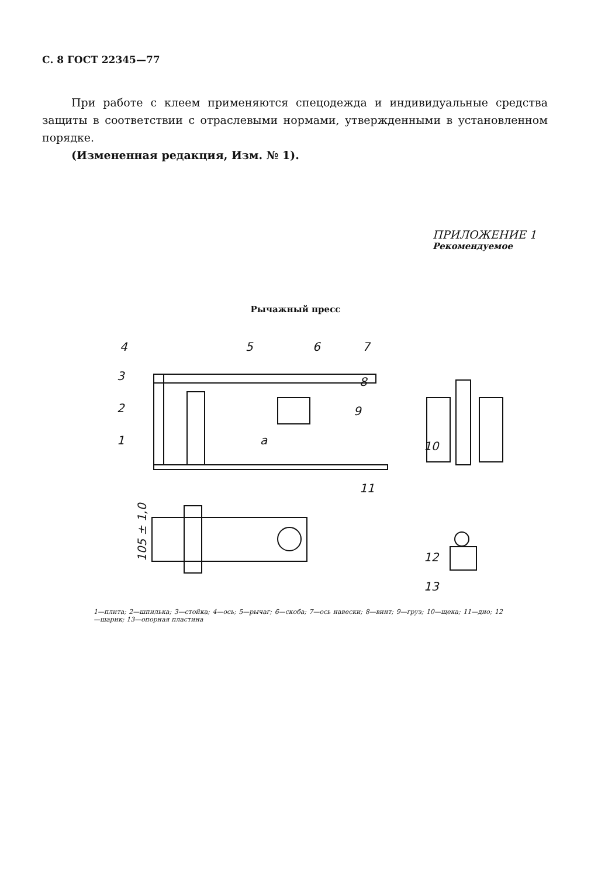С. 8 ГОСТ 22345—77
При работе с клеем применяются спецодежда и индивидуальные средства защиты в соответствии с отраслевыми нормами, утвержденными в установленном порядке.
(Измененная редакция, Изм. № 1).
ПРИЛОЖЕНИЕ 1
Рекомендуемое
Рычажный пресс
4
5
6
7
3
8
2
9
1
a
10
11
12
13
105 ± 1,0
1—плита; 2—шпилька; 3—стойка; 4—ось; 5—рычаг; 6—скоба; 7—ось навески; 8—винт; 9—груз; 10—щека; 11—дно; 12—шарик; 13—опорная пластина